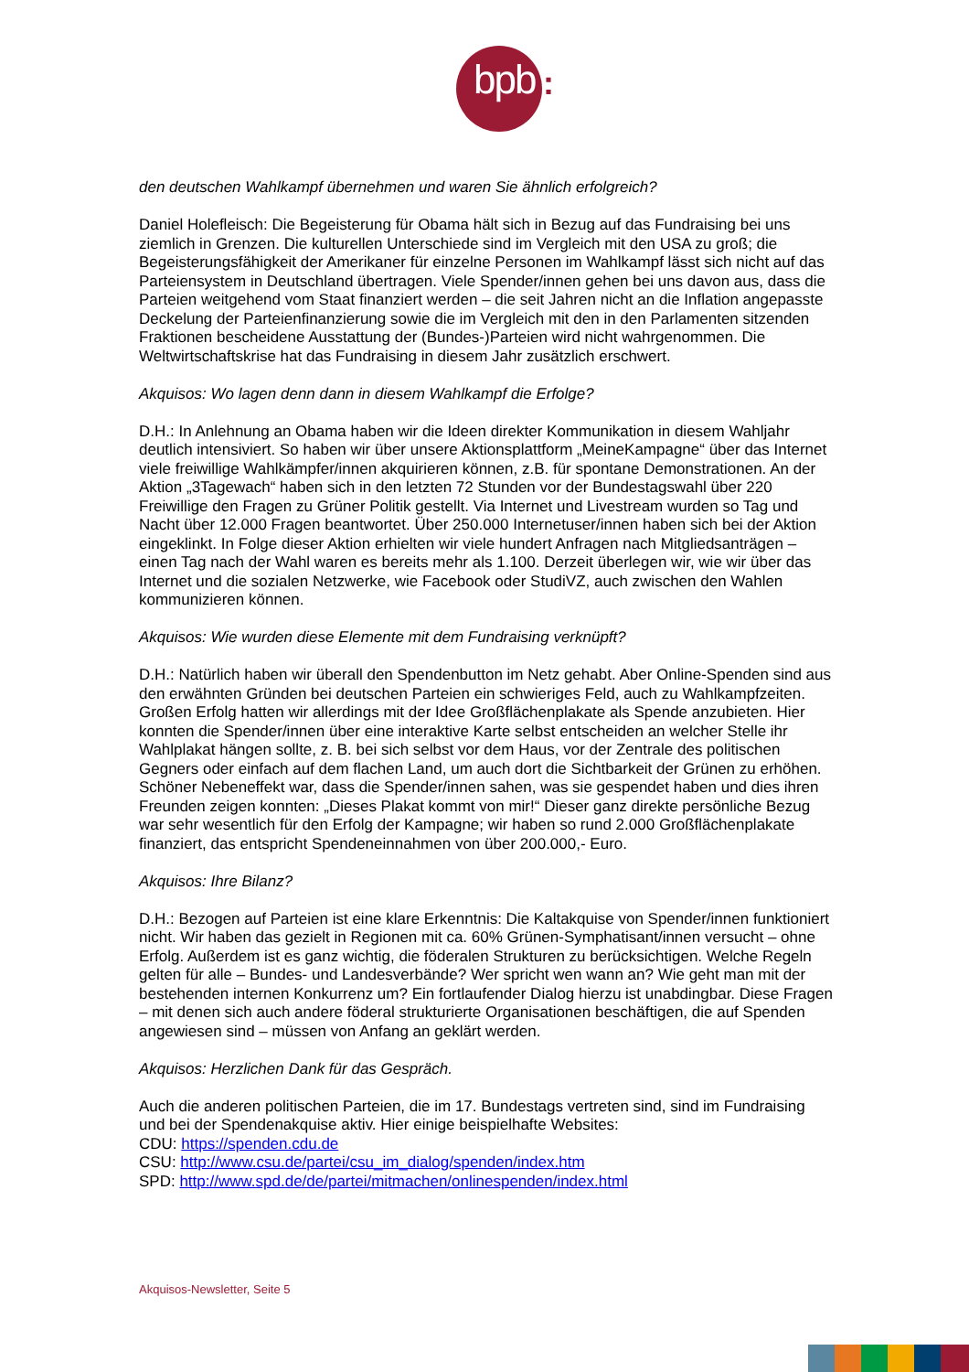bpb :
den deutschen Wahlkampf übernehmen und waren Sie ähnlich erfolgreich?
Daniel Holefleisch: Die Begeisterung für Obama hält sich in Bezug auf das Fundraising bei uns ziemlich in Grenzen. Die kulturellen Unterschiede sind im Vergleich mit den USA zu groß; die Begeisterungsfähigkeit der Amerikaner für einzelne Personen im Wahlkampf lässt sich nicht auf das Parteiensystem in Deutschland übertragen. Viele Spender/innen gehen bei uns davon aus, dass die Parteien weitgehend vom Staat finanziert werden – die seit Jahren nicht an die Inflation angepasste Deckelung der Parteienfinanzierung sowie die im Vergleich mit den in den Parlamenten sitzenden Fraktionen bescheidene Ausstattung der (Bundes-)Parteien wird nicht wahrgenommen. Die Weltwirtschaftskrise hat das Fundraising in diesem Jahr zusätzlich erschwert.
Akquisos: Wo lagen denn dann in diesem Wahlkampf die Erfolge?
D.H.: In Anlehnung an Obama haben wir die Ideen direkter Kommunikation in diesem Wahljahr deutlich intensiviert. So haben wir über unsere Aktionsplattform „MeineKampagne“ über das Internet viele freiwillige Wahlkämpfer/innen akquirieren können, z.B. für spontane Demonstrationen. An der Aktion „3Tagewach“ haben sich in den letzten 72 Stunden vor der Bundestagswahl über 220 Freiwillige den Fragen zu Grüner Politik gestellt. Via Internet und Livestream wurden so Tag und Nacht über 12.000 Fragen beantwortet. Über 250.000 Internetuser/innen haben sich bei der Aktion eingeklinkt. In Folge dieser Aktion erhielten wir viele hundert Anfragen nach Mitgliedsanträgen – einen Tag nach der Wahl waren es bereits mehr als 1.100. Derzeit überlegen wir, wie wir über das Internet und die sozialen Netzwerke, wie Facebook oder StudiVZ, auch zwischen den Wahlen kommunizieren können.
Akquisos: Wie wurden diese Elemente mit dem Fundraising verknüpft?
D.H.: Natürlich haben wir überall den Spendenbutton im Netz gehabt. Aber Online-Spenden sind aus den erwähnten Gründen bei deutschen Parteien ein schwieriges Feld, auch zu Wahlkampfzeiten. Großen Erfolg hatten wir allerdings mit der Idee Großflächenplakate als Spende anzubieten. Hier konnten die Spender/innen über eine interaktive Karte selbst entscheiden an welcher Stelle ihr Wahlplakat hängen sollte, z. B. bei sich selbst vor dem Haus, vor der Zentrale des politischen Gegners oder einfach auf dem flachen Land, um auch dort die Sichtbarkeit der Grünen zu erhöhen. Schöner Nebeneffekt war, dass die Spender/innen sahen, was sie gespendet haben und dies ihren Freunden zeigen konnten: „Dieses Plakat kommt von mir!“ Dieser ganz direkte persönliche Bezug war sehr wesentlich für den Erfolg der Kampagne; wir haben so rund 2.000 Großflächenplakate finanziert, das entspricht Spendeneinnahmen von über 200.000,- Euro.
Akquisos: Ihre Bilanz?
D.H.: Bezogen auf Parteien ist eine klare Erkenntnis: Die Kaltakquise von Spender/innen funktioniert nicht. Wir haben das gezielt in Regionen mit ca. 60% Grünen-Symphatisant/innen versucht – ohne Erfolg. Außerdem ist es ganz wichtig, die föderalen Strukturen zu berücksichtigen. Welche Regeln gelten für alle – Bundes- und Landesverbände? Wer spricht wen wann an? Wie geht man mit der bestehenden internen Konkurrenz um? Ein fortlaufender Dialog hierzu ist unabdingbar. Diese Fragen – mit denen sich auch andere föderal strukturierte Organisationen beschäftigen, die auf Spenden angewiesen sind – müssen von Anfang an geklärt werden.
Akquisos: Herzlichen Dank für das Gespräch.
Auch die anderen politischen Parteien, die im 17. Bundestags vertreten sind, sind im Fundraising und bei der Spendenakquise aktiv. Hier einige beispielhafte Websites:
CDU: https://spenden.cdu.de
CSU: http://www.csu.de/partei/csu_im_dialog/spenden/index.htm
SPD: http://www.spd.de/de/partei/mitmachen/onlinespenden/index.html
Akquisos-Newsletter, Seite 5